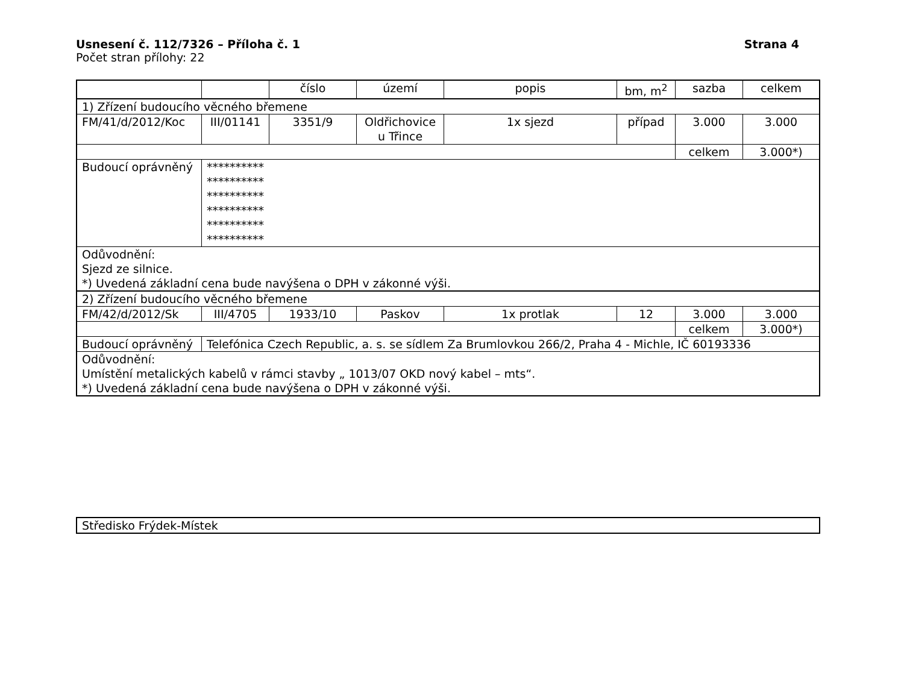Usnesení č. 112/7326 – Příloha č. 1 Strana 4
Počet stran přílohy: 22
| | | číslo | území | popis | bm, m<sup>2</sup> | sazba | celkem |
| 1) Zřízení budoucího věcného břemene | | | | | | | |
| FM/41/d/2012/Koc | III/01141 | 3351/9 | Oldřichovice u Třince | 1x sjezd | případ | 3.000 | 3.000 |
| | | | | | | celkem | 3.000*) |
| Budoucí oprávněný | ********** ********** ********** ********** ********** ********** | | | | | | |
| Odůvodnění: Sjezd ze silnice. *) Uvedená základní cena bude navýšena o DPH v zákonné výši. | | | | | | | |
| 2) Zřízení budoucího věcného břemene | | | | | | | |
| FM/42/d/2012/Sk | III/4705 | 1933/10 | Paskov | 1x protlak | 12 | 3.000 | 3.000 |
| | | | | | | celkem | 3.000*) |
| Budoucí oprávněný | Telefónica Czech Republic, a. s. se sídlem Za Brumlovkou 266/2, Praha 4 - Michle, IČ 60193336 | | | | | | |
| Odůvodnění: Umístění metalických kabelů v rámci stavby „ 1013/07 OKD nový kabel – mts“. *) Uvedená základní cena bude navýšena o DPH v zákonné výši. | | | | | | | |
| Středisko Frýdek-Místek |